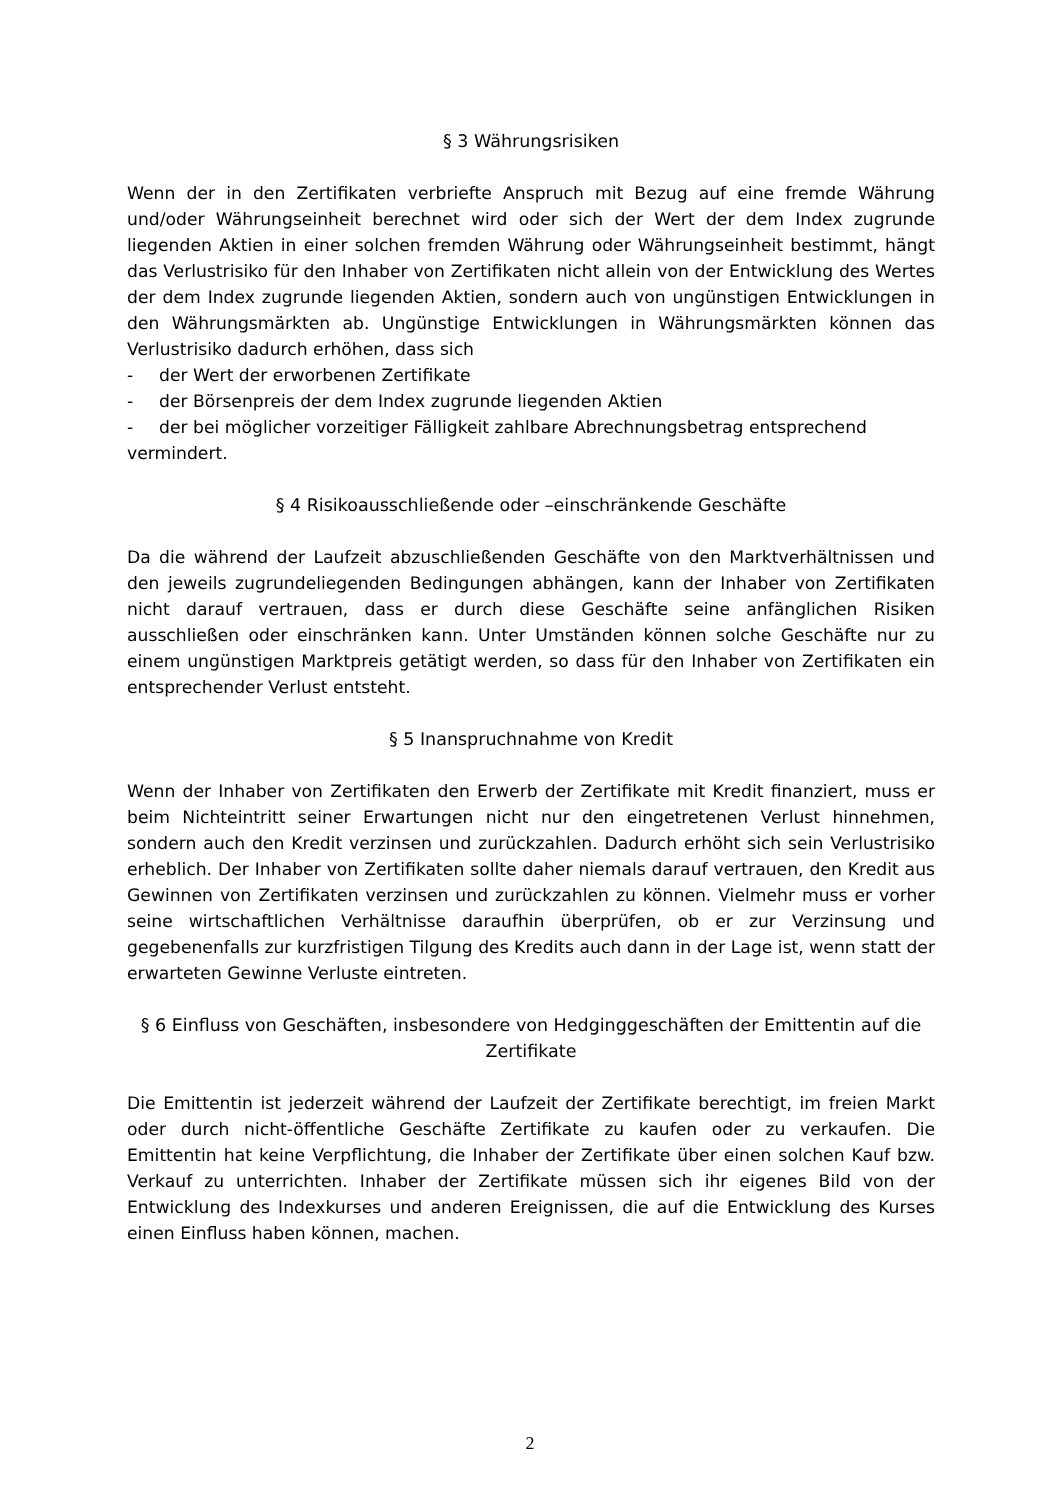§ 3 Währungsrisiken
Wenn der in den Zertifikaten verbriefte Anspruch mit Bezug auf eine fremde Währung und/oder Währungseinheit berechnet wird oder sich der Wert der dem Index zugrunde liegenden Aktien in einer solchen fremden Währung oder Währungseinheit bestimmt, hängt das Verlustrisiko für den Inhaber von Zertifikaten nicht allein von der Entwicklung des Wertes der dem Index zugrunde liegenden Aktien, sondern auch von ungünstigen Entwicklungen in den Währungsmärkten ab. Ungünstige Entwicklungen in Währungsmärkten können das Verlustrisiko dadurch erhöhen, dass sich
- der Wert der erworbenen Zertifikate
- der Börsenpreis der dem Index zugrunde liegenden Aktien
- der bei möglicher vorzeitiger Fälligkeit zahlbare Abrechnungsbetrag entsprechend
vermindert.
§ 4 Risikoausschließende oder –einschränkende Geschäfte
Da die während der Laufzeit abzuschließenden Geschäfte von den Marktverhältnissen und den jeweils zugrundeliegenden Bedingungen abhängen, kann der Inhaber von Zertifikaten nicht darauf vertrauen, dass er durch diese Geschäfte seine anfänglichen Risiken ausschließen oder einschränken kann. Unter Umständen können solche Geschäfte nur zu einem ungünstigen Marktpreis getätigt werden, so dass für den Inhaber von Zertifikaten ein entsprechender Verlust entsteht.
§ 5 Inanspruchnahme von Kredit
Wenn der Inhaber von Zertifikaten den Erwerb der Zertifikate mit Kredit finanziert, muss er beim Nichteintritt seiner Erwartungen nicht nur den eingetretenen Verlust hinnehmen, sondern auch den Kredit verzinsen und zurückzahlen. Dadurch erhöht sich sein Verlustrisiko erheblich. Der Inhaber von Zertifikaten sollte daher niemals darauf vertrauen, den Kredit aus Gewinnen von Zertifikaten verzinsen und zurückzahlen zu können. Vielmehr muss er vorher seine wirtschaftlichen Verhältnisse daraufhin überprüfen, ob er zur Verzinsung und gegebenenfalls zur kurzfristigen Tilgung des Kredits auch dann in der Lage ist, wenn statt der erwarteten Gewinne Verluste eintreten.
§ 6 Einfluss von Geschäften, insbesondere von Hedginggeschäften der Emittentin auf die Zertifikate
Die Emittentin ist jederzeit während der Laufzeit der Zertifikate berechtigt, im freien Markt oder durch nicht-öffentliche Geschäfte Zertifikate zu kaufen oder zu verkaufen. Die Emittentin hat keine Verpflichtung, die Inhaber der Zertifikate über einen solchen Kauf bzw. Verkauf zu unterrichten. Inhaber der Zertifikate müssen sich ihr eigenes Bild von der Entwicklung des Indexkurses und anderen Ereignissen, die auf die Entwicklung des Kurses einen Einfluss haben können, machen.
2